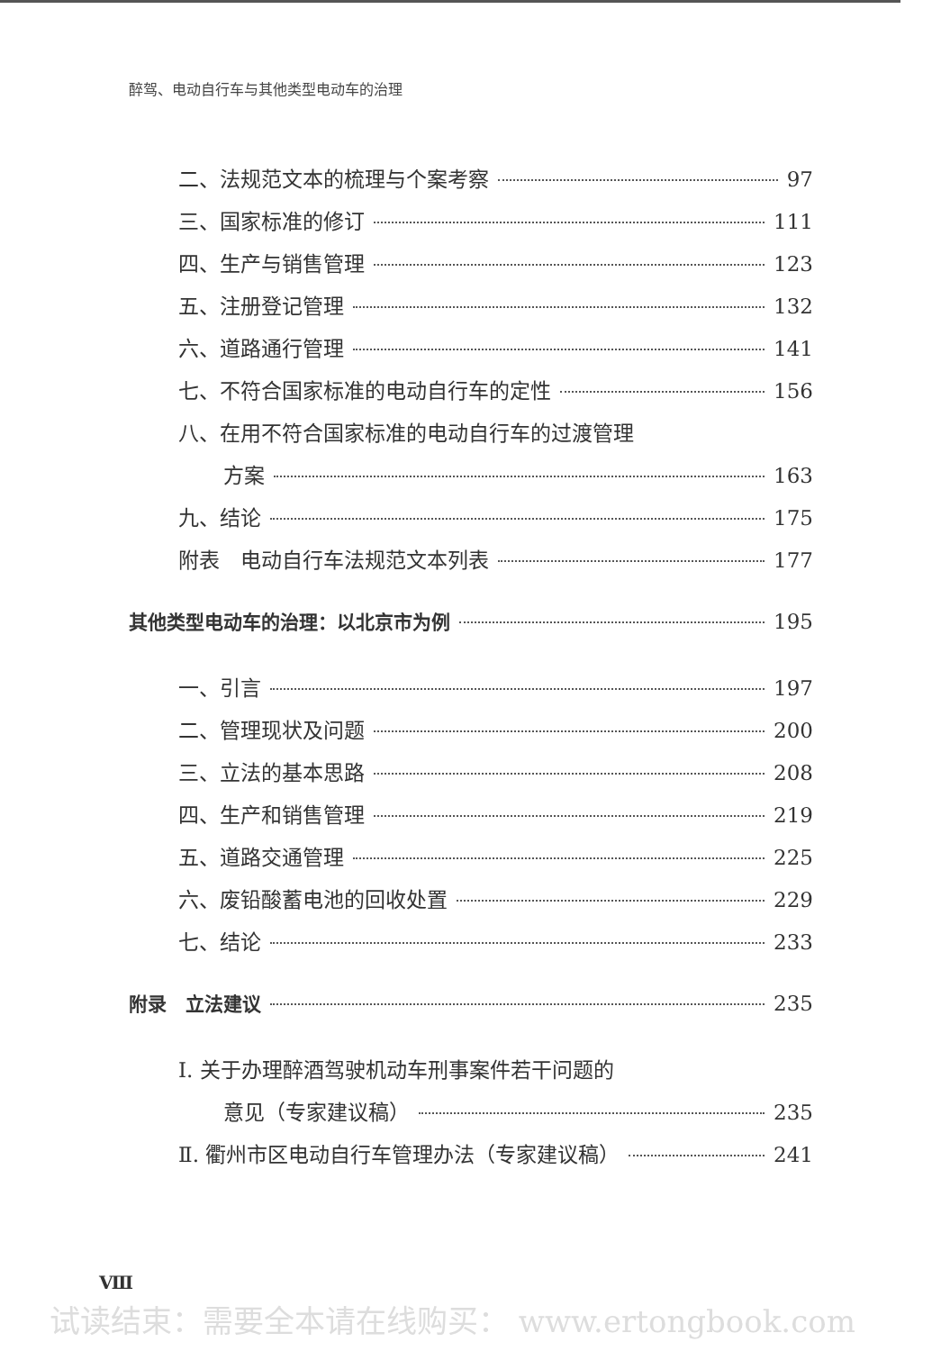醉驾、电动自行车与其他类型电动车的治理
二、法规范文本的梳理与个案考察 97
三、国家标准的修订 111
四、生产与销售管理 123
五、注册登记管理 132
六、道路通行管理 141
七、不符合国家标准的电动自行车的定性 156
八、在用不符合国家标准的电动自行车的过渡管理
方案 163
九、结论 175
附表　电动自行车法规范文本列表 177
其他类型电动车的治理：以北京市为例 195
一、引言 197
二、管理现状及问题 200
三、立法的基本思路 208
四、生产和销售管理 219
五、道路交通管理 225
六、废铅酸蓄电池的回收处置 229
七、结论 233
附录　立法建议 235
Ⅰ. 关于办理醉酒驾驶机动车刑事案件若干问题的
意见（专家建议稿） 235
Ⅱ. 衢州市区电动自行车管理办法（专家建议稿） 241
Ⅷ
试读结束：需要全本请在线购买： www.ertongbook.com